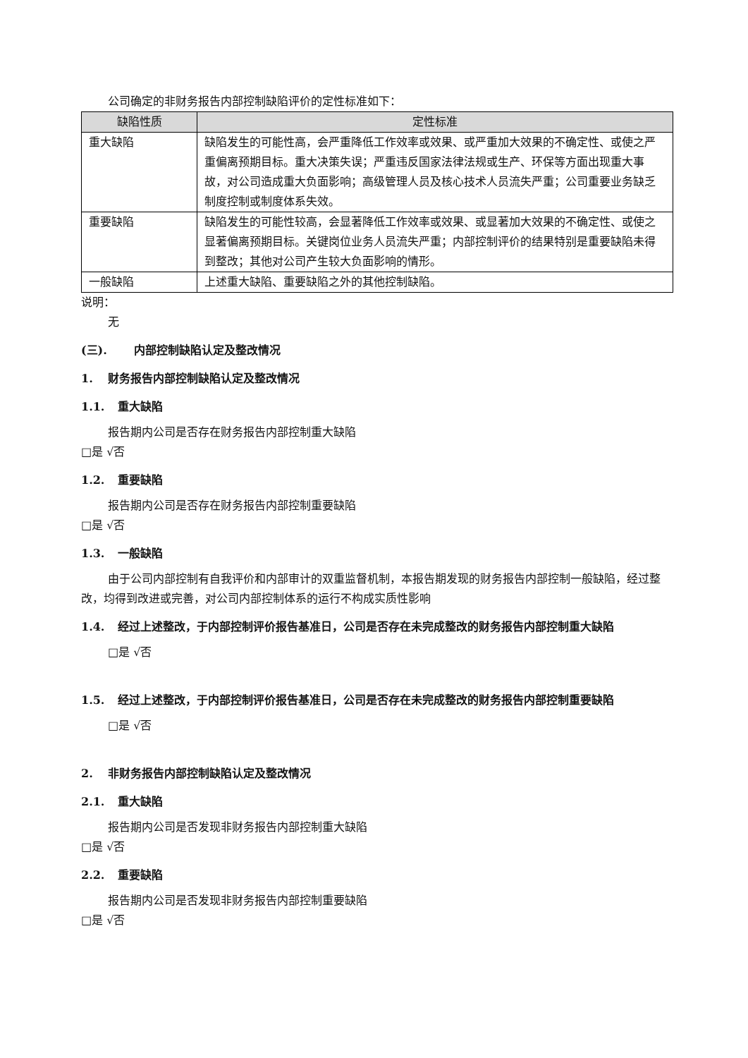公司确定的非财务报告内部控制缺陷评价的定性标准如下：
| 缺陷性质 | 定性标准 |
| --- | --- |
| 重大缺陷 | 缺陷发生的可能性高，会严重降低工作效率或效果、或严重加大效果的不确定性、或使之严重偏离预期目标。重大决策失误；严重违反国家法律法规或生产、环保等方面出现重大事故，对公司造成重大负面影响；高级管理人员及核心技术人员流失严重；公司重要业务缺乏制度控制或制度体系失效。 |
| 重要缺陷 | 缺陷发生的可能性较高，会显著降低工作效率或效果、或显著加大效果的不确定性、或使之显著偏离预期目标。关键岗位业务人员流失严重；内部控制评价的结果特别是重要缺陷未得到整改；其他对公司产生较大负面影响的情形。 |
| 一般缺陷 | 上述重大缺陷、重要缺陷之外的其他控制缺陷。 |
说明：
无
(三). 内部控制缺陷认定及整改情况
1. 财务报告内部控制缺陷认定及整改情况
1.1. 重大缺陷
报告期内公司是否存在财务报告内部控制重大缺陷
□是 √否
1.2. 重要缺陷
报告期内公司是否存在财务报告内部控制重要缺陷
□是 √否
1.3. 一般缺陷
由于公司内部控制有自我评价和内部审计的双重监督机制，本报告期发现的财务报告内部控制一般缺陷，经过整改，均得到改进或完善，对公司内部控制体系的运行不构成实质性影响
1.4. 经过上述整改，于内部控制评价报告基准日，公司是否存在未完成整改的财务报告内部控制重大缺陷
□是 √否
1.5. 经过上述整改，于内部控制评价报告基准日，公司是否存在未完成整改的财务报告内部控制重要缺陷
□是 √否
2. 非财务报告内部控制缺陷认定及整改情况
2.1. 重大缺陷
报告期内公司是否发现非财务报告内部控制重大缺陷
□是 √否
2.2. 重要缺陷
报告期内公司是否发现非财务报告内部控制重要缺陷
□是 √否